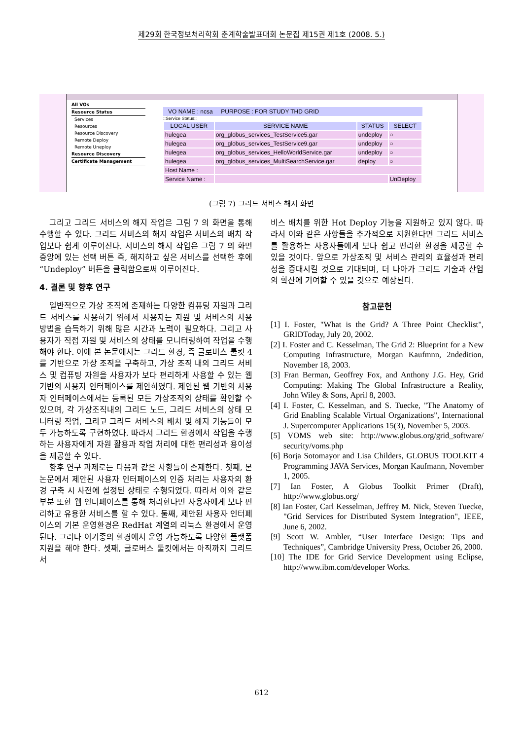제29회 한국정보처리학회 춘계학술발표대회 논문집 제15권 제1호 (2008. 5.)
All VOs
Resource Status
Services
Resources
Resource Discovery
Remote Deploy
Remote Uneploy
Resource Discovery
Certificate Management
VO NAME : ncsa PURPOSE : FOR STUDY THD GRID
::Service Status::
| LOCAL USER | SERVICE NAME | STATUS | SELECT |
| --- | --- | --- | --- |
| hulegea | org_globus_services_TestService5.gar | undeploy | ○ |
| hulegea | org_globus_services_TestService9.gar | undeploy | ○ |
| hulegea | org_globus_services_HelloWorldService.gar | undeploy | ○ |
| hulegea | org_globus_services_MultiSearchService.gar | deploy | ○ |
| Host Name : | | | |
| Service Name : | | | UnDeploy |
(그림 7) 그리드 서비스 해지 화면
그리고 그리드 서비스의 해지 작업은 그림 7 의 화면을 통해 수행할 수 있다. 그리드 서비스의 해지 작업은 서비스의 배치 작업보다 쉽게 이루어진다. 서비스의 해지 작업은 그림 7 의 화면 중앙에 있는 선택 버튼 즉, 해지하고 싶은 서비스를 선택한 후에 “Undeploy” 버튼을 클릭함으로써 이루어진다.
4. 결론 및 향후 연구
일반적으로 가상 조직에 존재하는 다양한 컴퓨팅 자원과 그리드 서비스를 사용하기 위해서 사용자는 자원 및 서비스의 사용 방법을 습득하기 위해 많은 시간과 노력이 필요하다. 그리고 사용자가 직접 자원 및 서비스의 상태를 모니터링하여 작업을 수행해야 한다. 이에 본 논문에서는 그리드 환경, 즉 글로버스 툴킷 4 를 기반으로 가상 조직을 구축하고, 가상 조직 내의 그리드 서비스 및 컴퓨팅 자원을 사용자가 보다 편리하게 사용할 수 있는 웹 기반의 사용자 인터페이스를 제안하였다. 제안된 웹 기반의 사용자 인터페이스에서는 등록된 모든 가상조직의 상태를 확인할 수 있으며, 각 가상조직내의 그리드 노드, 그리드 서비스의 상태 모니터링 작업, 그리고 그리드 서비스의 배치 및 해지 기능들이 모두 가능하도록 구현하였다. 따라서 그리드 환경에서 작업을 수행하는 사용자에게 자원 활용과 작업 처리에 대한 편리성과 용이성을 제공할 수 있다.
향후 연구 과제로는 다음과 같은 사항들이 존재한다. 첫째, 본 논문에서 제안된 사용자 인터페이스의 인증 처리는 사용자의 환경 구축 시 사전에 설정된 상태로 수행되었다. 따라서 이와 같은 부분 또한 웹 인터페이스를 통해 처리한다면 사용자에게 보다 편리하고 유용한 서비스를 할 수 있다. 둘째, 제안된 사용자 인터페이스의 기본 운영환경은 RedHat 계열의 리눅스 환경에서 운영된다. 그러나 이기종의 환경에서 운영 가능하도록 다양한 플랫폼 지원을 해야 한다. 셋째, 글로버스 툴킷에서는 아직까지 그리드 서
비스 배치를 위한 Hot Deploy 기능을 지원하고 있지 않다. 따라서 이와 같은 사항들을 추가적으로 지원한다면 그리드 서비스를 활용하는 사용자들에게 보다 쉽고 편리한 환경을 제공할 수 있을 것이다. 앞으로 가상조직 및 서비스 관리의 효율성과 편리성을 증대시킬 것으로 기대되며, 더 나아가 그리드 기술과 산업의 확산에 기여할 수 있을 것으로 예상된다.
참고문헌
[1] I. Foster, "What is the Grid? A Three Point Checklist", GRIDToday, July 20, 2002.
[2] I. Foster and C. Kesselman, The Grid 2: Blueprint for a New Computing Infrastructure, Morgan Kaufmnn, 2ndedition, November 18, 2003.
[3] Fran Berman, Geoffrey Fox, and Anthony J.G. Hey, Grid Computing: Making The Global Infrastructure a Reality, John Wiley & Sons, April 8, 2003.
[4] I. Foster, C. Kesselman, and S. Tuecke, "The Anatomy of Grid Enabling Scalable Virtual Organizations", International J. Supercomputer Applications 15(3), November 5, 2003.
[5] VOMS web site: http://www.globus.org/grid_software/ security/voms.php
[6] Borja Sotomayor and Lisa Childers, GLOBUS TOOLKIT 4 Programming JAVA Services, Morgan Kaufmann, November 1, 2005.
[7] Ian Foster, A Globus Toolkit Primer (Draft), http://www.globus.org/
[8] Ian Foster, Carl Kesselman, Jeffrey M. Nick, Steven Tuecke, "Grid Services for Distributed System Integration", IEEE, June 6, 2002.
[9] Scott W. Ambler, “User Interface Design: Tips and Techniques”, Cambridge University Press, October 26, 2000.
[10] The IDE for Grid Service Development using Eclipse, http://www.ibm.com/developer Works.
612